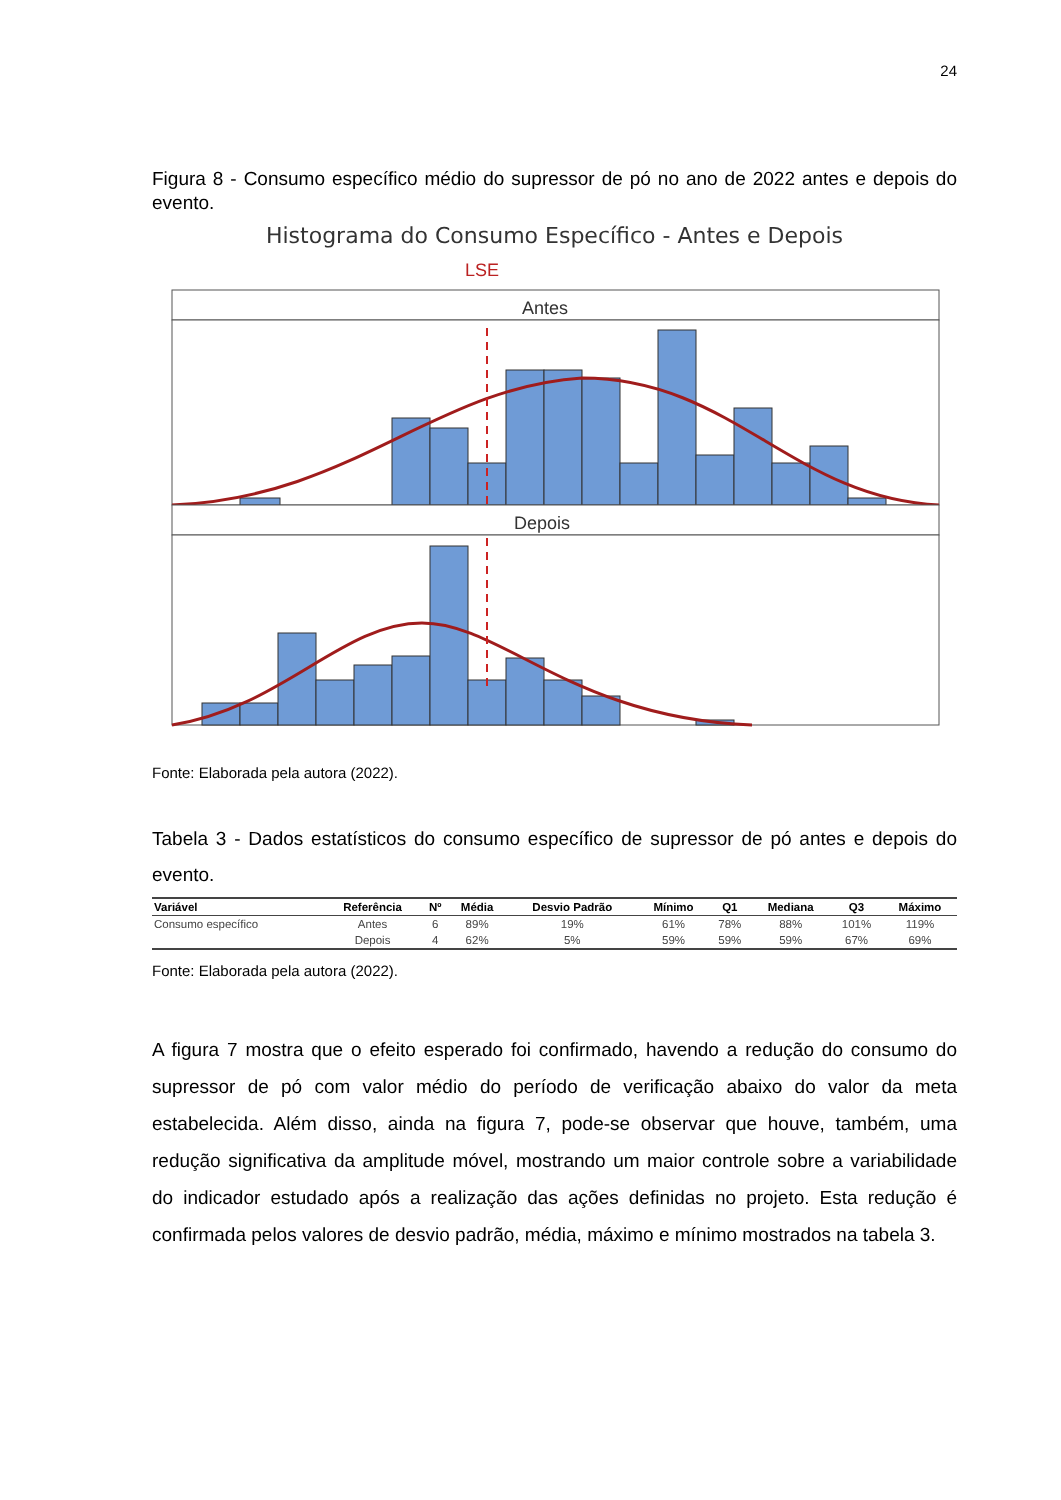24
Figura 8 - Consumo específico médio do supressor de pó no ano de 2022 antes e depois do evento.
Histograma do Consumo Específico - Antes e Depois
LSE
Antes
Depois
Fonte: Elaborada pela autora (2022).
Tabela 3 - Dados estatísticos do consumo específico de supressor de pó antes e depois do evento.
| Variável | Referência | Nº | Média | Desvio Padrão | Mínimo | Q1 | Mediana | Q3 | Máximo |
| --- | --- | --- | --- | --- | --- | --- | --- | --- | --- |
| Consumo específico | Antes | 6 | 89% | 19% | 61% | 78% | 88% | 101% | 119% |
| | Depois | 4 | 62% | 5% | 59% | 59% | 59% | 67% | 69% |
Fonte: Elaborada pela autora (2022).
A figura 7 mostra que o efeito esperado foi confirmado, havendo a redução do consumo do supressor de pó com valor médio do período de verificação abaixo do valor da meta estabelecida. Além disso, ainda na figura 7, pode-se observar que houve, também, uma redução significativa da amplitude móvel, mostrando um maior controle sobre a variabilidade do indicador estudado após a realização das ações definidas no projeto. Esta redução é confirmada pelos valores de desvio padrão, média, máximo e mínimo mostrados na tabela 3.